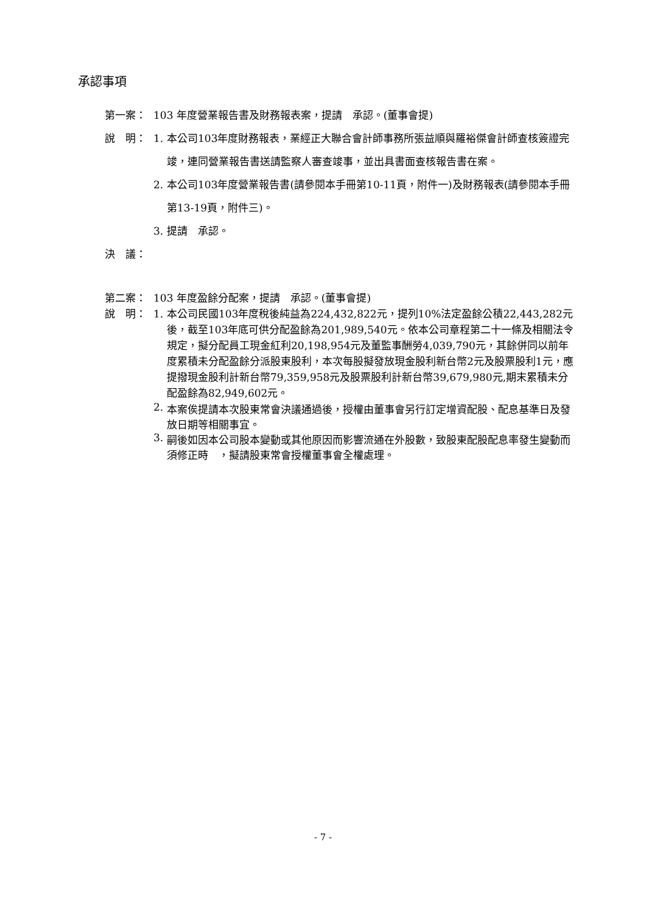承認事項
第一案： 103 年度營業報告書及財務報表案，提請　承認。(董事會提)
說　明： 1. 本公司103年度財務報表，業經正大聯合會計師事務所張益順與羅裕傑會計師查核簽證完竣，連同營業報告書送請監察人審查竣事，並出具書面查核報告書在案。
2. 本公司103年度營業報告書(請參閱本手冊第10-11頁，附件一)及財務報表(請參閱本手冊第13-19頁，附件三)。
3. 提請　承認。
決　議：
第二案： 103 年度盈餘分配案，提請　承認。(董事會提)
說　明： 1. 本公司民國103年度稅後純益為224,432,822元，提列10%法定盈餘公積22,443,282元後，截至103年底可供分配盈餘為201,989,540元。依本公司章程第二十一條及相關法令規定，擬分配員工現金紅利20,198,954元及董監事酬勞4,039,790元，其餘併同以前年度累積未分配盈餘分派股東股利，本次每股擬發放現金股利新台幣2元及股票股利1元，應提撥現金股利計新台幣79,359,958元及股票股利計新台幣39,679,980元,期末累積未分配盈餘為82,949,602元。
2. 本案俟提請本次股東常會決議通過後，授權由董事會另行訂定增資配股、配息基準日及發放日期等相關事宜。
3. 嗣後如因本公司股本變動或其他原因而影響流通在外股數，致股東配股配息率發生變動而須修正時　，擬請股東常會授權董事會全權處理。
- 7 -